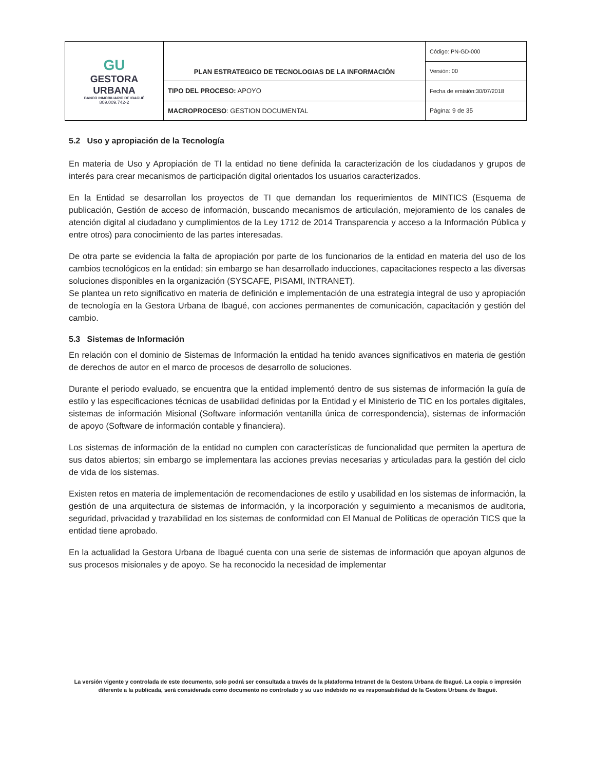| GU GESTORA URBANA BANCO INMOBILIARIO DE IBAGUÉ 809.009.742-2 | PLAN ESTRATEGICO DE TECNOLOGIAS DE LA INFORMACIÓN | Código: PN-GD-000 |
| | | Versión: 00 |
| | TIPO DEL PROCESO: APOYO | Fecha de emisión:30/07/2018 |
| | MACROPROCESO : GESTION DOCUMENTAL | Página: 9 de 35 |
5.2 Uso y apropiación de la Tecnología
En materia de Uso y Apropiación de TI la entidad no tiene definida la caracterización de los ciudadanos y grupos de interés para crear mecanismos de participación digital orientados los usuarios caracterizados.
En la Entidad se desarrollan los proyectos de TI que demandan los requerimientos de MINTICS (Esquema de publicación, Gestión de acceso de información, buscando mecanismos de articulación, mejoramiento de los canales de atención digital al ciudadano y cumplimientos de la Ley 1712 de 2014 Transparencia y acceso a la Información Pública y entre otros) para conocimiento de las partes interesadas.
De otra parte se evidencia la falta de apropiación por parte de los funcionarios de la entidad en materia del uso de los cambios tecnológicos en la entidad; sin embargo se han desarrollado inducciones, capacitaciones respecto a las diversas soluciones disponibles en la organización (SYSCAFE, PISAMI, INTRANET).
Se plantea un reto significativo en materia de definición e implementación de una estrategia integral de uso y apropiación de tecnología en la Gestora Urbana de Ibagué, con acciones permanentes de comunicación, capacitación y gestión del cambio.
5.3 Sistemas de Información
En relación con el dominio de Sistemas de Información la entidad ha tenido avances significativos en materia de gestión de derechos de autor en el marco de procesos de desarrollo de soluciones.
Durante el periodo evaluado, se encuentra que la entidad implementó dentro de sus sistemas de información la guía de estilo y las especificaciones técnicas de usabilidad definidas por la Entidad y el Ministerio de TIC en los portales digitales, sistemas de información Misional (Software información ventanilla única de correspondencia), sistemas de información de apoyo (Software de información contable y financiera).
Los sistemas de información de la entidad no cumplen con características de funcionalidad que permiten la apertura de sus datos abiertos; sin embargo se implementara las acciones previas necesarias y articuladas para la gestión del ciclo de vida de los sistemas.
Existen retos en materia de implementación de recomendaciones de estilo y usabilidad en los sistemas de información, la gestión de una arquitectura de sistemas de información, y la incorporación y seguimiento a mecanismos de auditoria, seguridad, privacidad y trazabilidad en los sistemas de conformidad con El Manual de Políticas de operación TICS que la entidad tiene aprobado.
En la actualidad la Gestora Urbana de Ibagué cuenta con una serie de sistemas de información que apoyan algunos de sus procesos misionales y de apoyo. Se ha reconocido la necesidad de implementar
La versión vigente y controlada de este documento, solo podrá ser consultada a través de la plataforma Intranet de la Gestora Urbana de Ibagué. La copia o impresión diferente a la publicada, será considerada como documento no controlado y su uso indebido no es responsabilidad de la Gestora Urbana de Ibagué.